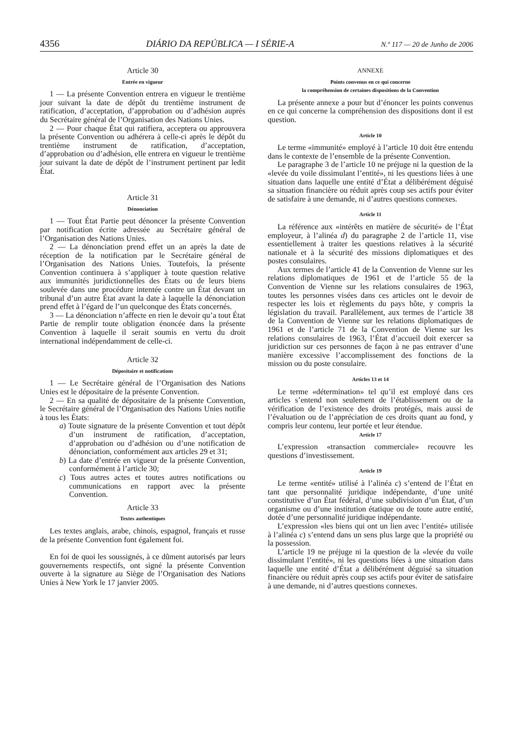4356 DIÁRIO DA REPÚBLICA — I SÉRIE-A N.º 117 — 20 de Junho de 2006
Article 30
Entrée en vigueur
1 — La présente Convention entrera en vigueur le trentième jour suivant la date de dépôt du trentième instrument de ratification, d’acceptation, d’approbation ou d’adhésion auprès du Secrétaire général de l’Organisation des Nations Unies.
2 — Pour chaque État qui ratifiera, acceptera ou approuvera la présente Convention ou adhérera à celle-ci après le dépôt du trentième instrument de ratification, d’acceptation, d’approbation ou d’adhésion, elle entrera en vigueur le trentième jour suivant la date de dépôt de l’instrument pertinent par ledit État.
Article 31
Dénonciation
1 — Tout État Partie peut dénoncer la présente Convention par notification écrite adressée au Secrétaire général de l’Organisation des Nations Unies.
2 — La dénonciation prend effet un an après la date de réception de la notification par le Secrétaire général de l’Organisation des Nations Unies. Toutefois, la présente Convention continuera à s’appliquer à toute question relative aux immunités juridictionnelles des États ou de leurs biens soulevée dans une procédure intentée contre un État devant un tribunal d’un autre État avant la date à laquelle la dénonciation prend effet à l’égard de l’un quelconque des États concernés.
3 — La dénonciation n’affecte en rien le devoir qu’a tout État Partie de remplir toute obligation énoncée dans la présente Convention à laquelle il serait soumis en vertu du droit international indépendamment de celle-ci.
Article 32
Dépositaire et notifications
1 — Le Secrétaire général de l’Organisation des Nations Unies est le dépositaire de la présente Convention.
2 — En sa qualité de dépositaire de la présente Convention, le Secrétaire général de l’Organisation des Nations Unies notifie à tous les États:
a) Toute signature de la présente Convention et tout dépôt d’un instrument de ratification, d’acceptation, d’approbation ou d’adhésion ou d’une notification de dénonciation, conformément aux articles 29 et 31;
b) La date d’entrée en vigueur de la présente Convention, conformément à l’article 30;
c) Tous autres actes et toutes autres notifications ou communications en rapport avec la présente Convention.
Article 33
Textes authentiques
Les textes anglais, arabe, chinois, espagnol, français et russe de la présente Convention font également foi.
En foi de quoi les soussignés, à ce dûment autorisés par leurs gouvernements respectifs, ont signé la présente Convention ouverte à la signature au Siège de l’Organisation des Nations Unies à New York le 17 janvier 2005.
ANNEXE
Points convenus en ce qui concerne
la compréhension de certaines dispositions de la Convention
La présente annexe a pour but d’énoncer les points convenus en ce qui concerne la compréhension des dispositions dont il est question.
Article 10
Le terme «immunité» employé à l’article 10 doit être entendu dans le contexte de l’ensemble de la présente Convention.
Le paragraphe 3 de l’article 10 ne préjuge ni la question de la «levée du voile dissimulant l’entité», ni les questions liées à une situation dans laquelle une entité d’État a délibérément déguisé sa situation financière ou réduit après coup ses actifs pour éviter de satisfaire à une demande, ni d’autres questions connexes.
Article 11
La référence aux «intérêts en matière de sécurité» de l’État employeur, à l’alinéa d) du paragraphe 2 de l’article 11, vise essentiellement à traiter les questions relatives à la sécurité nationale et à la sécurité des missions diplomatiques et des postes consulaires.
Aux termes de l’article 41 de la Convention de Vienne sur les relations diplomatiques de 1961 et de l’article 55 de la Convention de Vienne sur les relations consulaires de 1963, toutes les personnes visées dans ces articles ont le devoir de respecter les lois et règlements du pays hôte, y compris la législation du travail. Parallèlement, aux termes de l’article 38 de la Convention de Vienne sur les relations diplomatiques de 1961 et de l’article 71 de la Convention de Vienne sur les relations consulaires de 1963, l’État d’accueil doit exercer sa juridiction sur ces personnes de façon à ne pas entraver d’une manière excessive l’accomplissement des fonctions de la mission ou du poste consulaire.
Articles 13 et 14
Le terme «détermination» tel qu’il est employé dans ces articles s’entend non seulement de l’établissement ou de la vérification de l’existence des droits protégés, mais aussi de l’évaluation ou de l’appréciation de ces droits quant au fond, y compris leur contenu, leur portée et leur étendue.
Article 17
L’expression «transaction commerciale» recouvre les questions d’investissement.
Article 19
Le terme «entité» utilisé à l’alinéa c) s’entend de l’État en tant que personnalité juridique indépendante, d’une unité constitutive d’un État fédéral, d’une subdivision d’un État, d’un organisme ou d’une institution étatique ou de toute autre entité, dotée d’une personnalité juridique indépendante.
L’expression «les biens qui ont un lien avec l’entité» utilisée à l’alinéa c) s’entend dans un sens plus large que la propriété ou la possession.
L’article 19 ne préjuge ni la question de la «levée du voile dissimulant l’entité», ni les questions liées à une situation dans laquelle une entité d’État a délibérément déguisé sa situation financière ou réduit après coup ses actifs pour éviter de satisfaire à une demande, ni d’autres questions connexes.